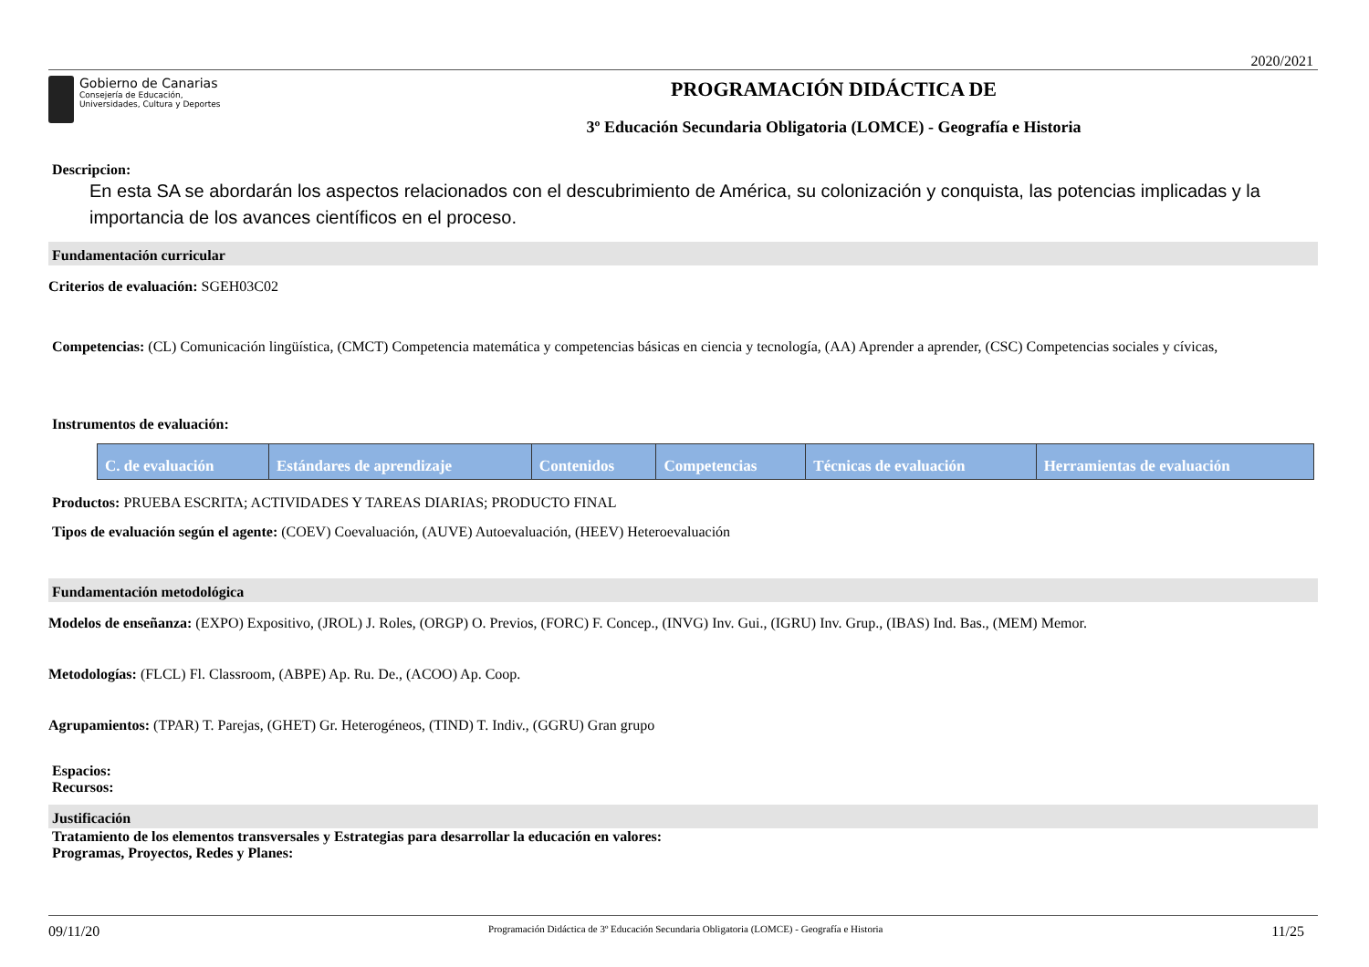2020/2021
Gobierno de Canarias
Consejería de Educación,
Universidades, Cultura y Deportes
PROGRAMACIÓN DIDÁCTICA DE
3º Educación Secundaria Obligatoria (LOMCE) - Geografía e Historia
Descripcion:
En esta SA se abordarán los aspectos relacionados con el descubrimiento de América, su colonización y conquista, las potencias implicadas y la importancia de los avances científicos en el proceso.
Fundamentación curricular
Criterios de evaluación: SGEH03C02
Competencias: (CL) Comunicación lingüística, (CMCT) Competencia matemática y competencias básicas en ciencia y tecnología, (AA) Aprender a aprender, (CSC) Competencias sociales y cívicas,
Instrumentos de evaluación:
| C. de evaluación | Estándares de aprendizaje | Contenidos | Competencias | Técnicas de evaluación | Herramientas de evaluación |
| --- | --- | --- | --- | --- | --- |
Productos: PRUEBA ESCRITA; ACTIVIDADES Y TAREAS DIARIAS; PRODUCTO FINAL
Tipos de evaluación según el agente: (COEV) Coevaluación, (AUVE) Autoevaluación, (HEEV) Heteroevaluación
Fundamentación metodológica
Modelos de enseñanza: (EXPO) Expositivo, (JROL) J. Roles, (ORGP) O. Previos, (FORC) F. Concep., (INVG) Inv. Gui., (IGRU) Inv. Grup., (IBAS) Ind. Bas., (MEM) Memor.
Metodologías: (FLCL) Fl. Classroom, (ABPE) Ap. Ru. De., (ACOO) Ap. Coop.
Agrupamientos: (TPAR) T. Parejas, (GHET) Gr. Heterogéneos, (TIND) T. Indiv., (GGRU) Gran grupo
Espacios:
Recursos:
Justificación
Tratamiento de los elementos transversales y Estrategias para desarrollar la educación en valores:
Programas, Proyectos, Redes y Planes:
09/11/20 Programación Didáctica de 3º Educación Secundaria Obligatoria (LOMCE) - Geografía e Historia 11/25